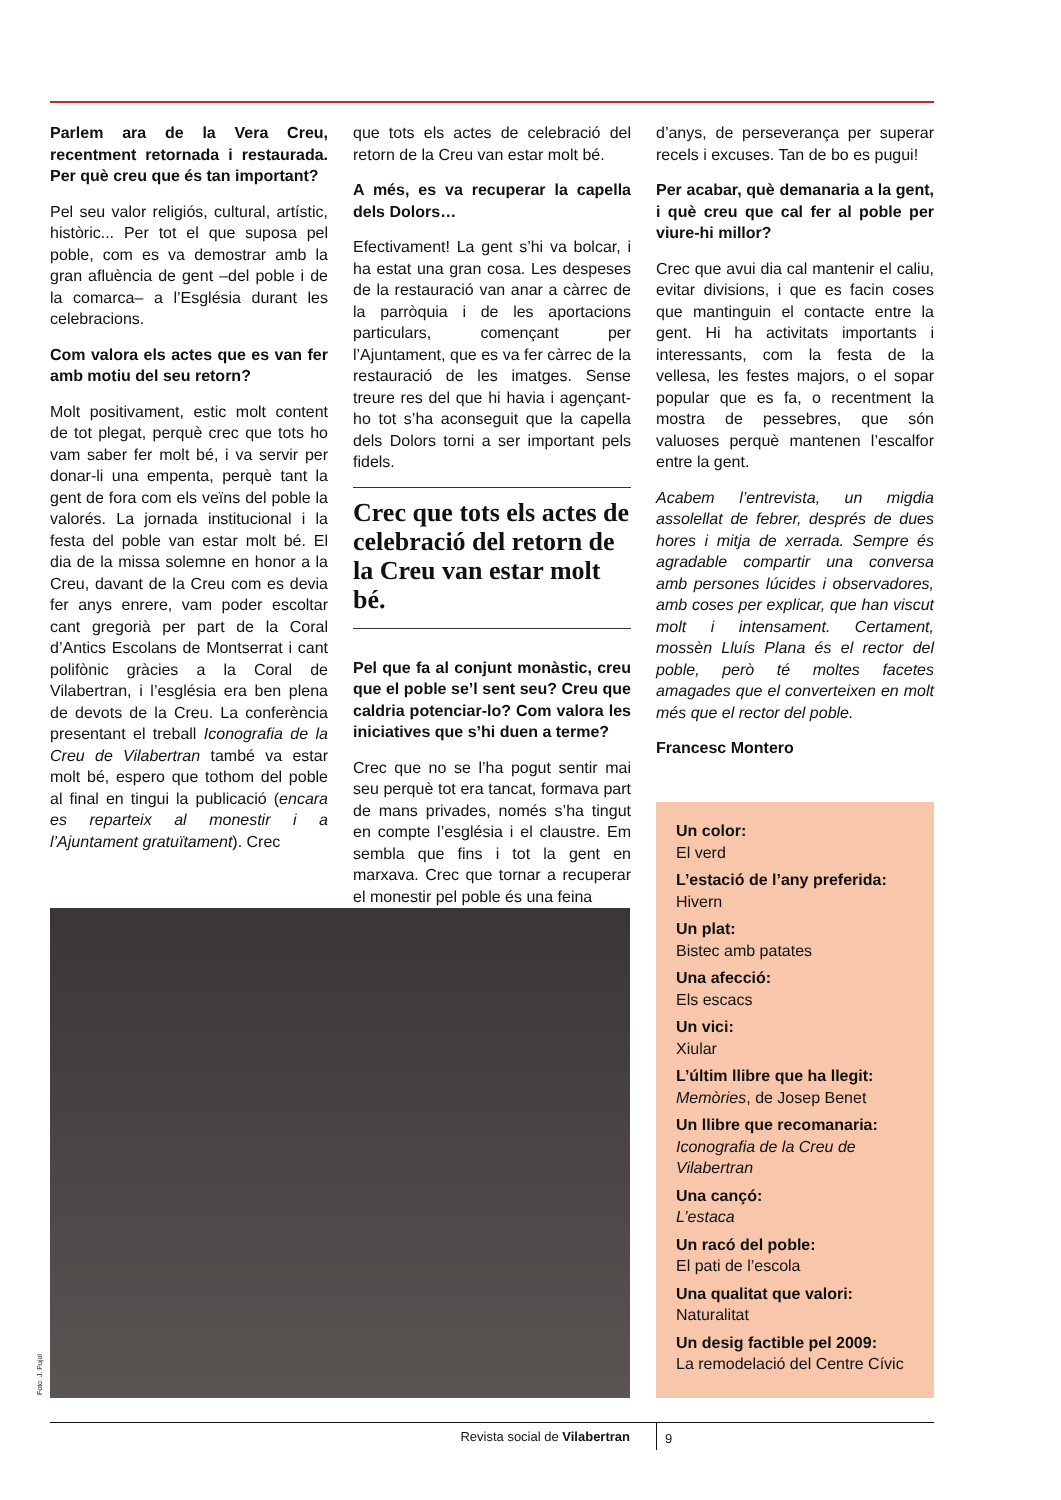Parlem ara de la Vera Creu, recentment retornada i restaurada. Per què creu que és tan important?
Pel seu valor religiós, cultural, artístic, històric... Per tot el que suposa pel poble, com es va demostrar amb la gran afluència de gent –del poble i de la comarca– a l’Església durant les celebracions.
Com valora els actes que es van fer amb motiu del seu retorn?
Molt positivament, estic molt content de tot plegat, perquè crec que tots ho vam saber fer molt bé, i va servir per donar-li una empenta, perquè tant la gent de fora com els veïns del poble la valorés. La jornada institucional i la festa del poble van estar molt bé. El dia de la missa solemne en honor a la Creu, davant de la Creu com es devia fer anys enrere, vam poder escoltar cant gregorià per part de la Coral d’Antics Escolans de Montserrat i cant polifònic gràcies a la Coral de Vilabertran, i l’església era ben plena de devots de la Creu. La conferència presentant el treball Iconografia de la Creu de Vilabertran també va estar molt bé, espero que tothom del poble al final en tingui la publicació (encara es reparteix al monestir i a l’Ajuntament gratuïtament). Crec
que tots els actes de celebració del retorn de la Creu van estar molt bé.
A més, es va recuperar la capella dels Dolors…
Efectivament! La gent s’hi va bolcar, i ha estat una gran cosa. Les despeses de la restauració van anar a càrrec de la parròquia i de les aportacions particulars, començant per l’Ajuntament, que es va fer càrrec de la restauració de les imatges. Sense treure res del que hi havia i agençant-ho tot s’ha aconseguit que la capella dels Dolors torni a ser important pels fidels.
Crec que tots els actes de celebració del retorn de la Creu van estar molt bé.
Pel que fa al conjunt monàstic, creu que el poble se’l sent seu? Creu que caldria potenciar-lo? Com valora les iniciatives que s’hi duen a terme?
Crec que no se l’ha pogut sentir mai seu perquè tot era tancat, formava part de mans privades, només s’ha tingut en compte l’església i el claustre. Em sembla que fins i tot la gent en marxava. Crec que tornar a recuperar el monestir pel poble és una feina
d’anys, de perseverança per superar recels i excuses. Tan de bo es pugui!
Per acabar, què demanaria a la gent, i què creu que cal fer al poble per viure-hi millor?
Crec que avui dia cal mantenir el caliu, evitar divisions, i que es facin coses que mantinguin el contacte entre la gent. Hi ha activitats importants i interessants, com la festa de la vellesa, les festes majors, o el sopar popular que es fa, o recentment la mostra de pessebres, que són valuoses perquè mantenen l’escalfor entre la gent.
Acabem l’entrevista, un migdia assolellat de febrer, després de dues hores i mitja de xerrada. Sempre és agradable compartir una conversa amb persones lúcides i observadores, amb coses per explicar, que han viscut molt i intensament. Certament, mossèn Lluís Plana és el rector del poble, però té moltes facetes amagades que el converteixen en molt més que el rector del poble.
Francesc Montero
Foto: J. Pujol
Un color:
El verd
L’estació de l’any preferida:
Hivern
Un plat:
Bistec amb patates
Una afecció:
Els escacs
Un vici:
Xiular
L’últim llibre que ha llegit:
Memòries, de Josep Benet
Un llibre que recomanaria:
Iconografia de la Creu de Vilabertran
Una cançó:
L’estaca
Un racó del poble:
El pati de l’escola
Una qualitat que valori:
Naturalitat
Un desig factible pel 2009:
La remodelació del Centre Cívic
Revista social de Vilabertran 9